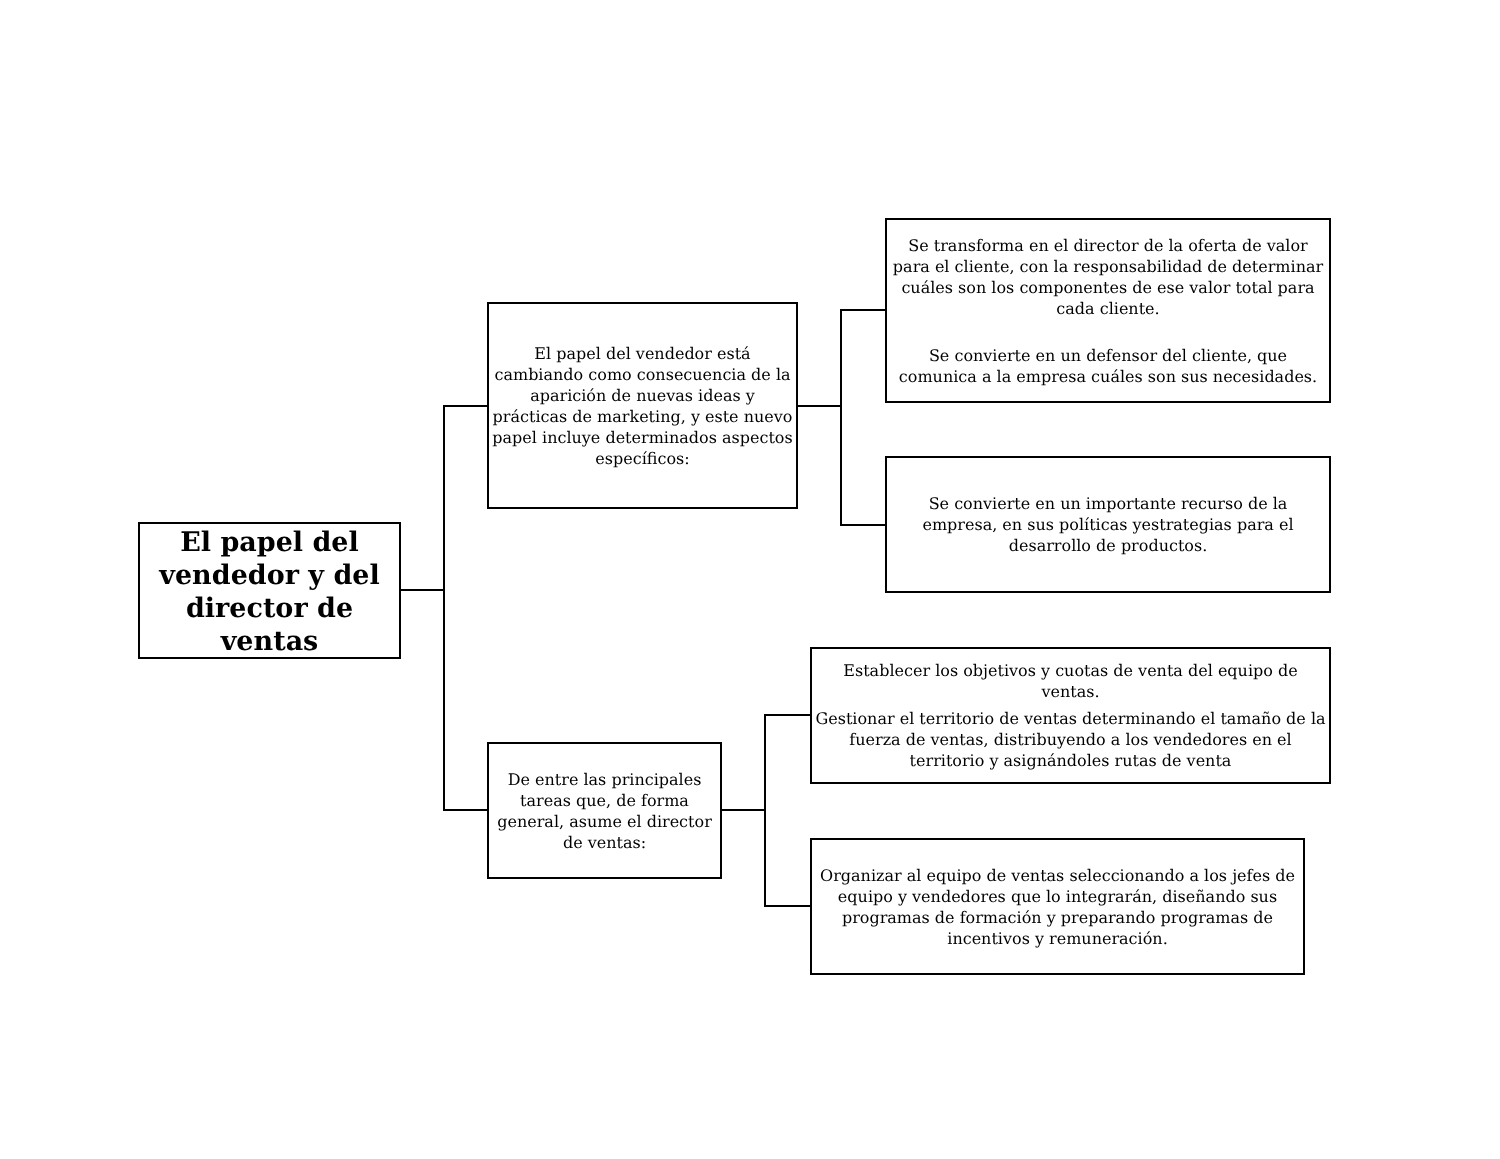El papel del vendedor y del director de ventas
El papel del vendedor está cambiando como consecuencia de la aparición de nuevas ideas y prácticas de marketing, y este nuevo papel incluye determinados aspectos específicos:
Se transforma en el director de la oferta de valor para el cliente, con la responsabilidad de determinar cuáles son los componentes de ese valor total para cada cliente.
Se convierte en un defensor del cliente, que comunica a la empresa cuáles son sus necesidades.
Se convierte en un importante recurso de la empresa, en sus políticas yestrategias para el desarrollo de productos.
De entre las principales tareas que, de forma general, asume el director de ventas:
Establecer los objetivos y cuotas de venta del equipo de ventas.
Gestionar el territorio de ventas determinando el tamaño de la fuerza de ventas, distribuyendo a los vendedores en el territorio y asignándoles rutas de venta
Organizar al equipo de ventas seleccionando a los jefes de equipo y vendedores que lo integrarán, diseñando sus programas de formación y preparando programas de incentivos y remuneración.